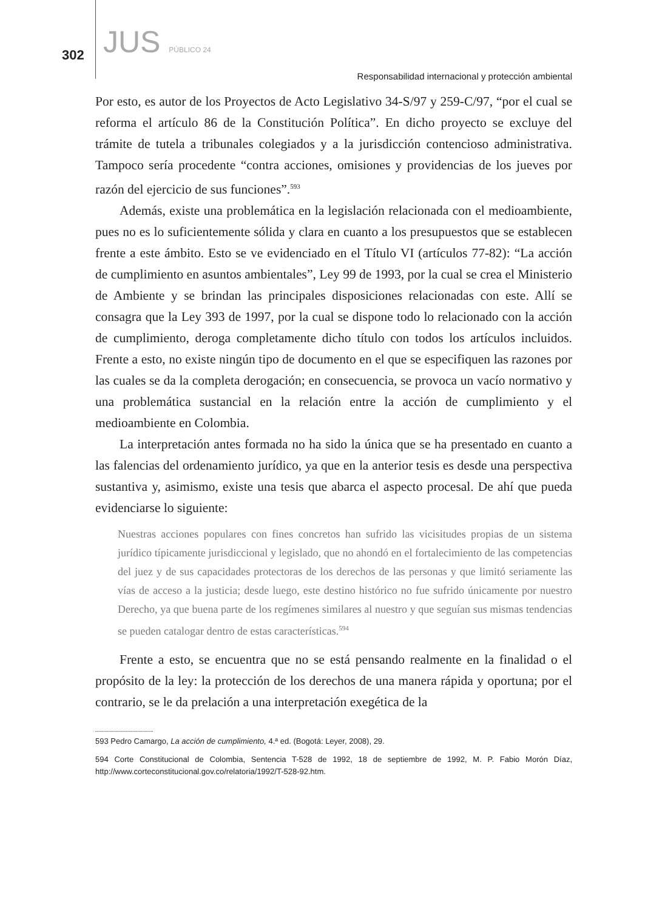302 JUS PÚBLICO 24
Responsabilidad internacional y protección ambiental
Por esto, es autor de los Proyectos de Acto Legislativo 34-S/97 y 259-C/97, “por el cual se reforma el artículo 86 de la Constitución Política”. En dicho proyecto se excluye del trámite de tutela a tribunales colegiados y a la jurisdicción contencioso administrativa. Tampoco sería procedente “contra acciones, omisiones y providencias de los jueves por razón del ejercicio de sus funciones”.<sup>593</sup>
Además, existe una problemática en la legislación relacionada con el medioambiente, pues no es lo suficientemente sólida y clara en cuanto a los presupuestos que se establecen frente a este ámbito. Esto se ve evidenciado en el Título VI (artículos 77-82): “La acción de cumplimiento en asuntos ambientales”, Ley 99 de 1993, por la cual se crea el Ministerio de Ambiente y se brindan las principales disposiciones relacionadas con este. Allí se consagra que la Ley 393 de 1997, por la cual se dispone todo lo relacionado con la acción de cumplimiento, deroga completamente dicho título con todos los artículos incluidos. Frente a esto, no existe ningún tipo de documento en el que se especifiquen las razones por las cuales se da la completa derogación; en consecuencia, se provoca un vacío normativo y una problemática sustancial en la relación entre la acción de cumplimiento y el medioambiente en Colombia.
La interpretación antes formada no ha sido la única que se ha presentado en cuanto a las falencias del ordenamiento jurídico, ya que en la anterior tesis es desde una perspectiva sustantiva y, asimismo, existe una tesis que abarca el aspecto procesal. De ahí que pueda evidenciarse lo siguiente:
Nuestras acciones populares con fines concretos han sufrido las vicisitudes propias de un sistema jurídico típicamente jurisdiccional y legislado, que no ahondó en el fortalecimiento de las competencias del juez y de sus capacidades protectoras de los derechos de las personas y que limitó seriamente las vías de acceso a la justicia; desde luego, este destino histórico no fue sufrido únicamente por nuestro Derecho, ya que buena parte de los regímenes similares al nuestro y que seguían sus mismas tendencias se pueden catalogar dentro de estas características.<sup>594</sup>
Frente a esto, se encuentra que no se está pensando realmente en la finalidad o el propósito de la ley: la protección de los derechos de una manera rápida y oportuna; por el contrario, se le da prelación a una interpretación exegética de la
593 Pedro Camargo, La acción de cumplimiento, 4.ª ed. (Bogotá: Leyer, 2008), 29.
594 Corte Constitucional de Colombia, Sentencia T-528 de 1992, 18 de septiembre de 1992, M. P. Fabio Morón Díaz, http://www.corteconstitucional.gov.co/relatoria/1992/T-528-92.htm.